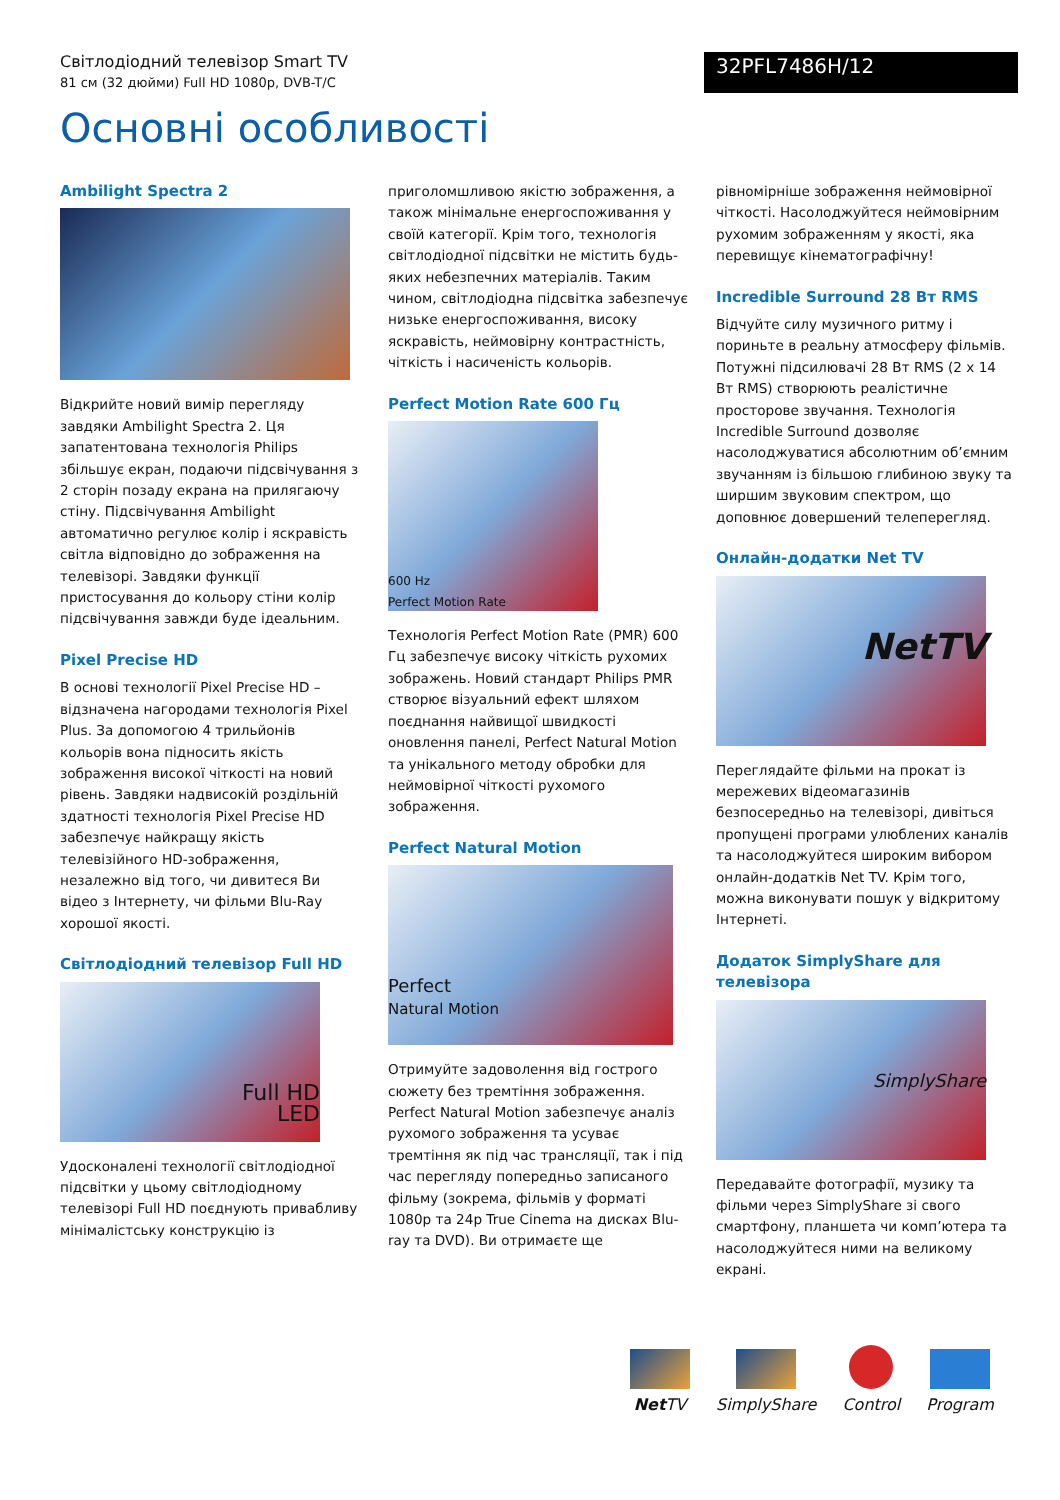Світлодіодний телевізор Smart TV
81 см (32 дюйми) Full HD 1080p, DVB-T/C
32PFL7486H/12
Основні особливості
Ambilight Spectra 2
Відкрийте новий вимір перегляду завдяки Ambilight Spectra 2. Ця запатентована технологія Philips збільшує екран, подаючи підсвічування з 2 сторін позаду екрана на прилягаючу стіну. Підсвічування Ambilight автоматично регулює колір і яскравість світла відповідно до зображення на телевізорі. Завдяки функції пристосування до кольору стіни колір підсвічування завжди буде ідеальним.
Pixel Precise HD
В основі технології Pixel Precise HD – відзначена нагородами технологія Pixel Plus. За допомогою 4 трильйонів кольорів вона підносить якість зображення високої чіткості на новий рівень. Завдяки надвисокій роздільній здатності технологія Pixel Precise HD забезпечує найкращу якість телевізійного HD-зображення, незалежно від того, чи дивитеся Ви відео з Інтернету, чи фільми Blu-Ray хорошої якості.
Світлодіодний телевізор Full HD
Full HD
LED
Удосконалені технології світлодіодної підсвітки у цьому світлодіодному телевізорі Full HD поєднують привабливу мінімалістську конструкцію із
приголомшливою якістю зображення, а також мінімальне енергоспоживання у своїй категорії. Крім того, технологія світлодіодної підсвітки не містить будь-яких небезпечних матеріалів. Таким чином, світлодіодна підсвітка забезпечує низьке енергоспоживання, високу яскравість, неймовірну контрастність, чіткість і насиченість кольорів.
Perfect Motion Rate 600 Гц
600 Hz
Perfect Motion Rate
Технологія Perfect Motion Rate (PMR) 600 Гц забезпечує високу чіткість рухомих зображень. Новий стандарт Philips PMR створює візуальний ефект шляхом поєднання найвищої швидкості оновлення панелі, Perfect Natural Motion та унікального методу обробки для неймовірної чіткості рухомого зображення.
Perfect Natural Motion
Perfect
Natural Motion
Отримуйте задоволення від гострого сюжету без тремтіння зображення. Perfect Natural Motion забезпечує аналіз рухомого зображення та усуває тремтіння як під час трансляції, так і під час перегляду попередньо записаного фільму (зокрема, фільмів у форматі 1080p та 24p True Cinema на дисках Blu-ray та DVD). Ви отримаєте ще
рівномірніше зображення неймовірної чіткості. Насолоджуйтеся неймовірним рухомим зображенням у якості, яка перевищує кінематографічну!
Incredible Surround 28 Вт RMS
Відчуйте силу музичного ритму і пориньте в реальну атмосферу фільмів. Потужні підсилювачі 28 Вт RMS (2 x 14 Вт RMS) створюють реалістичне просторове звучання. Технологія Incredible Surround дозволяє насолоджуватися абсолютним об’ємним звучанням із більшою глибиною звуку та ширшим звуковим спектром, що доповнює довершений телеперегляд.
Онлайн-додатки Net TV
NetTV
Переглядайте фільми на прокат із мережевих відеомагазинів безпосередньо на телевізорі, дивіться пропущені програми улюблених каналів та насолоджуйтеся широким вибором онлайн-додатків Net TV. Крім того, можна виконувати пошук у відкритому Інтернеті.
Додаток SimplyShare для телевізора
SimplyShare
Передавайте фотографії, музику та фільми через SimplyShare зі свого смартфону, планшета чи комп’ютера та насолоджуйтеся ними на великому екрані.
Net TV
SimplyShare
Control
Program